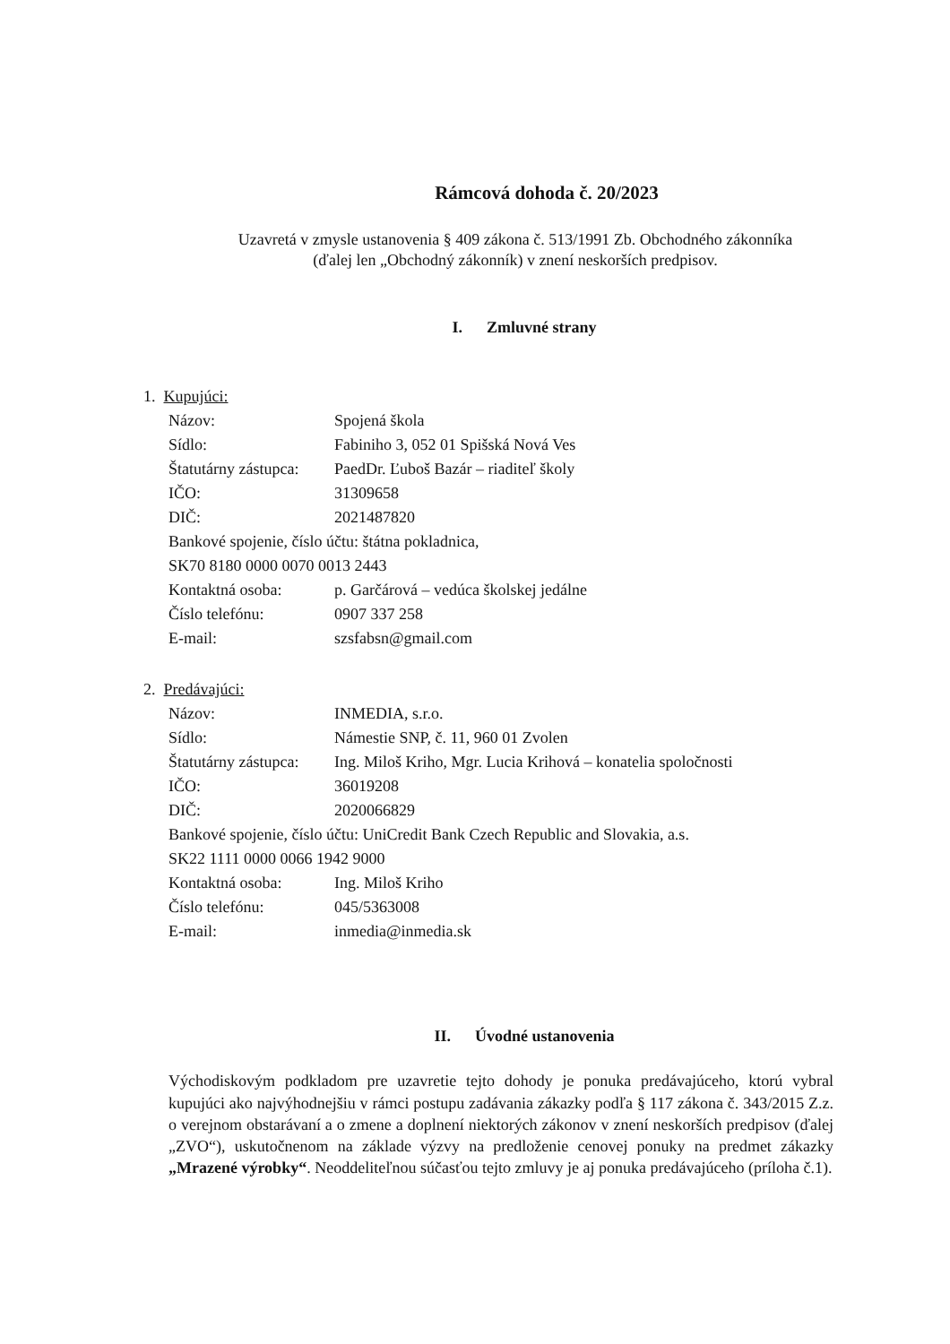Rámcová dohoda č. 20/2023
Uzavretá v zmysle ustanovenia § 409 zákona č. 513/1991 Zb. Obchodného zákonníka
(ďalej len „Obchodný zákonník) v znení neskorších predpisov.
I. Zmluvné strany
1. Kupujúci:
Názov: Spojená škola
Sídlo: Fabiniho 3, 052 01 Spišská Nová Ves
Štatutárny zástupca: PaedDr. Ľuboš Bazár – riaditeľ školy
IČO: 31309658
DIČ: 2021487820
Bankové spojenie, číslo účtu: štátna pokladnica,
SK70 8180 0000 0070 0013 2443
Kontaktná osoba: p. Garčárová – vedúca školskej jedálne
Číslo telefónu: 0907 337 258
E-mail: szsfabsn@gmail.com
2. Predávajúci:
Názov: INMEDIA, s.r.o.
Sídlo: Námestie SNP, č. 11, 960 01 Zvolen
Štatutárny zástupca: Ing. Miloš Kriho, Mgr. Lucia Krihová – konatelia spoločnosti
IČO: 36019208
DIČ: 2020066829
Bankové spojenie, číslo účtu: UniCredit Bank Czech Republic and Slovakia, a.s.
SK22 1111 0000 0066 1942 9000
Kontaktná osoba: Ing. Miloš Kriho
Číslo telefónu: 045/5363008
E-mail: inmedia@inmedia.sk
II. Úvodné ustanovenia
Východiskovým podkladom pre uzavretie tejto dohody je ponuka predávajúceho, ktorú vybral kupujúci ako najvýhodnejšiu v rámci postupu zadávania zákazky podľa § 117 zákona č. 343/2015 Z.z. o verejnom obstarávaní a o zmene a doplnení niektorých zákonov v znení neskorších predpisov (ďalej „ZVO“), uskutočnenom na základe výzvy na predloženie cenovej ponuky na predmet zákazky „Mrazené výrobky“. Neoddeliteľnou súčasťou tejto zmluvy je aj ponuka predávajúceho (príloha č.1).